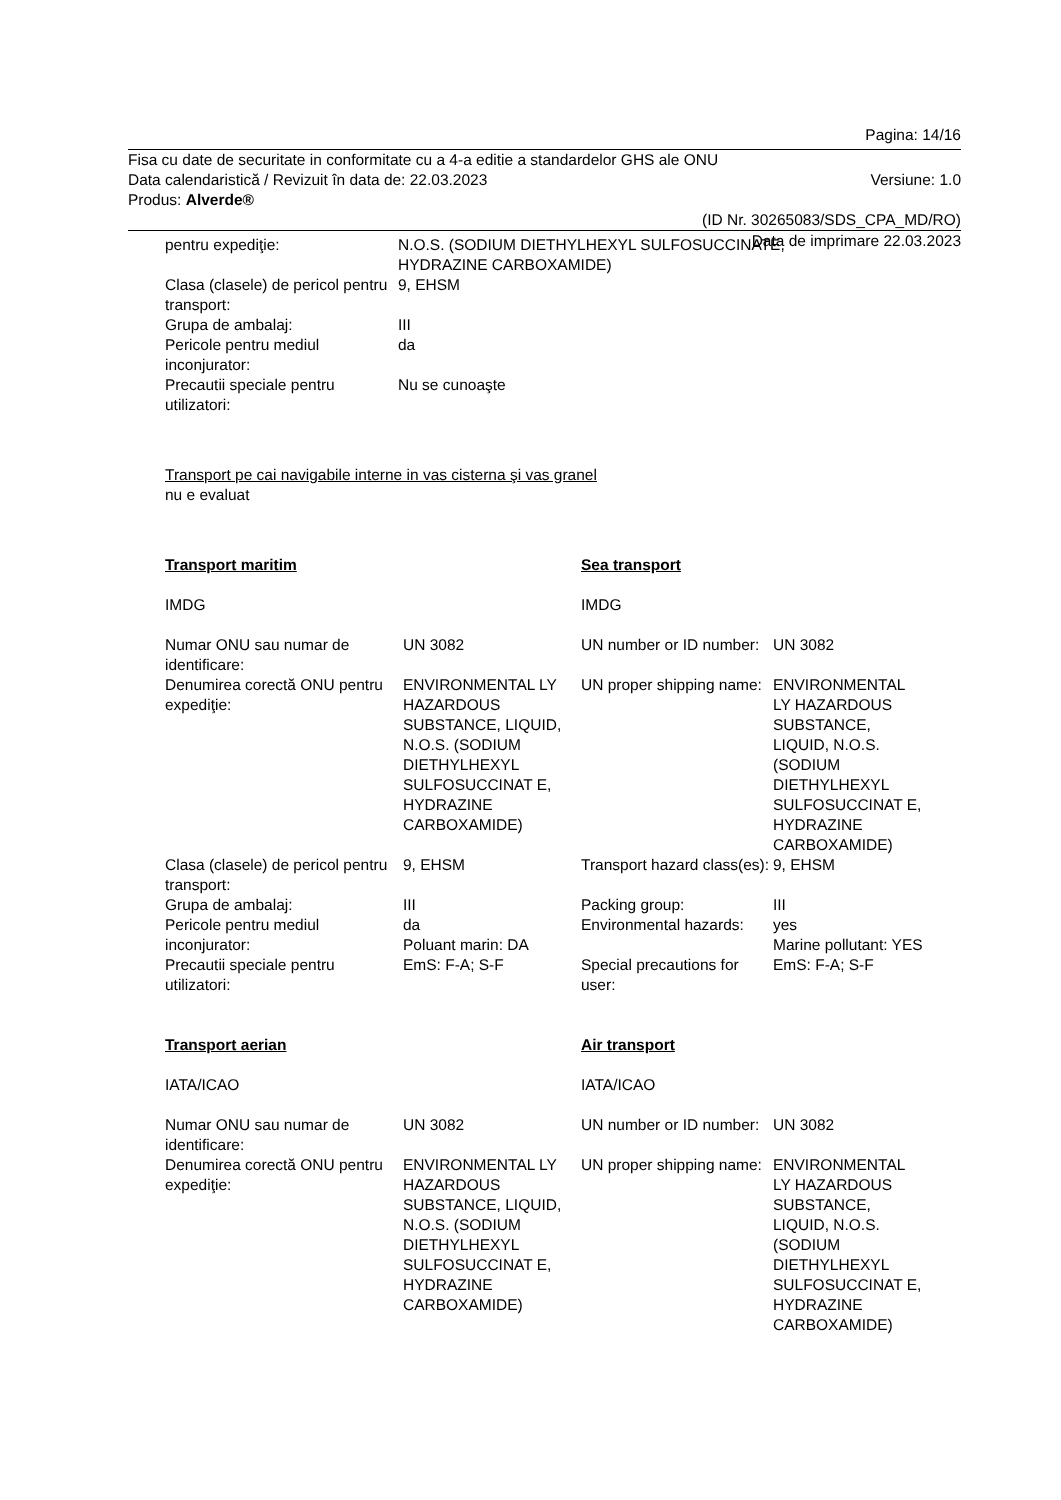Pagina: 14/16
Fisa cu date de securitate in conformitate cu a 4-a editie a standardelor GHS ale ONU
Data calendaristică / Revizuit în data de: 22.03.2023 Versiune: 1.0
Produs: Alverde®
(ID Nr. 30265083/SDS_CPA_MD/RO)
Data de imprimare 22.03.2023
| pentru expediţie: | N.O.S. (SODIUM DIETHYLHEXYL SULFOSUCCINATE, HYDRAZINE CARBOXAMIDE) |
| Clasa (clasele) de pericol pentru transport: | 9, EHSM |
| Grupa de ambalaj: | III |
| Pericole pentru mediul inconjurator: | da |
| Precautii speciale pentru utilizatori: | Nu se cunoaşte |
Transport pe cai navigabile interne in vas cisterna şi vas granel
nu e evaluat
| Transport maritim | | Sea transport | |
| IMDG | | IMDG | |
| Numar ONU sau numar de identificare: | UN 3082 | UN number or ID number: | UN 3082 |
| Denumirea corectă ONU pentru expediţie: | ENVIRONMENTAL LY HAZARDOUS SUBSTANCE, LIQUID, N.O.S. (SODIUM DIETHYLHEXYL SULFOSUCCINAT E, HYDRAZINE CARBOXAMIDE) | UN proper shipping name: | ENVIRONMENTAL LY HAZARDOUS SUBSTANCE, LIQUID, N.O.S. (SODIUM DIETHYLHEXYL SULFOSUCCINAT E, HYDRAZINE CARBOXAMIDE) |
| Clasa (clasele) de pericol pentru transport: | 9, EHSM | Transport hazard class(es): | 9, EHSM |
| Grupa de ambalaj: | III | Packing group: | III |
| Pericole pentru mediul inconjurator: | da Poluant marin: DA | Environmental hazards: | yes Marine pollutant: YES |
| Precautii speciale pentru utilizatori: | EmS: F-A; S-F | Special precautions for user: | EmS: F-A; S-F |
| Transport aerian | | Air transport | |
| IATA/ICAO | | IATA/ICAO | |
| Numar ONU sau numar de identificare: | UN 3082 | UN number or ID number: | UN 3082 |
| Denumirea corectă ONU pentru expediţie: | ENVIRONMENTAL LY HAZARDOUS SUBSTANCE, LIQUID, N.O.S. (SODIUM DIETHYLHEXYL SULFOSUCCINAT E, HYDRAZINE CARBOXAMIDE) | UN proper shipping name: | ENVIRONMENTAL LY HAZARDOUS SUBSTANCE, LIQUID, N.O.S. (SODIUM DIETHYLHEXYL SULFOSUCCINAT E, HYDRAZINE CARBOXAMIDE) |